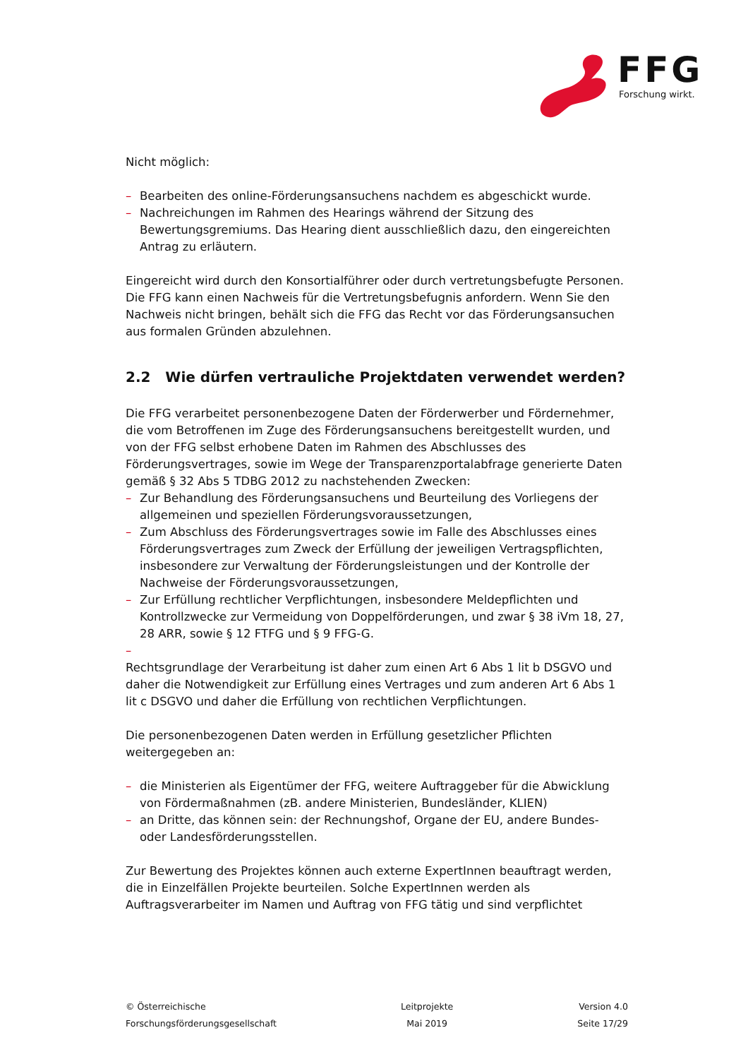FFG
Forschung wirkt.
Nicht möglich:
– Bearbeiten des online-Förderungsansuchens nachdem es abgeschickt wurde.
– Nachreichungen im Rahmen des Hearings während der Sitzung des Bewertungsgremiums. Das Hearing dient ausschließlich dazu, den eingereichten Antrag zu erläutern.
Eingereicht wird durch den Konsortialführer oder durch vertretungsbefugte Personen. Die FFG kann einen Nachweis für die Vertretungsbefugnis anfordern. Wenn Sie den Nachweis nicht bringen, behält sich die FFG das Recht vor das Förderungsansuchen aus formalen Gründen abzulehnen.
2.2 Wie dürfen vertrauliche Projektdaten verwendet werden?
Die FFG verarbeitet personenbezogene Daten der Förderwerber und Fördernehmer, die vom Betroffenen im Zuge des Förderungsansuchens bereitgestellt wurden, und von der FFG selbst erhobene Daten im Rahmen des Abschlusses des Förderungsvertrages, sowie im Wege der Transparenzportalabfrage generierte Daten gemäß § 32 Abs 5 TDBG 2012 zu nachstehenden Zwecken:
– Zur Behandlung des Förderungsansuchens und Beurteilung des Vorliegens der allgemeinen und speziellen Förderungsvoraussetzungen,
– Zum Abschluss des Förderungsvertrages sowie im Falle des Abschlusses eines Förderungsvertrages zum Zweck der Erfüllung der jeweiligen Vertragspflichten, insbesondere zur Verwaltung der Förderungsleistungen und der Kontrolle der Nachweise der Förderungsvoraussetzungen,
– Zur Erfüllung rechtlicher Verpflichtungen, insbesondere Meldepflichten und Kontrollzwecke zur Vermeidung von Doppelförderungen, und zwar § 38 iVm 18, 27, 28 ARR, sowie § 12 FTFG und § 9 FFG-G.
–
Rechtsgrundlage der Verarbeitung ist daher zum einen Art 6 Abs 1 lit b DSGVO und daher die Notwendigkeit zur Erfüllung eines Vertrages und zum anderen Art 6 Abs 1 lit c DSGVO und daher die Erfüllung von rechtlichen Verpflichtungen.
Die personenbezogenen Daten werden in Erfüllung gesetzlicher Pflichten weitergegeben an:
– die Ministerien als Eigentümer der FFG, weitere Auftraggeber für die Abwicklung von Fördermaßnahmen (zB. andere Ministerien, Bundesländer, KLIEN)
– an Dritte, das können sein: der Rechnungshof, Organe der EU, andere Bundes- oder Landesförderungsstellen.
Zur Bewertung des Projektes können auch externe ExpertInnen beauftragt werden, die in Einzelfällen Projekte beurteilen. Solche ExpertInnen werden als Auftragsverarbeiter im Namen und Auftrag von FFG tätig und sind verpflichtet
© Österreichische
Forschungsförderungsgesellschaft
Leitprojekte
Mai 2019
Version 4.0
Seite 17/29